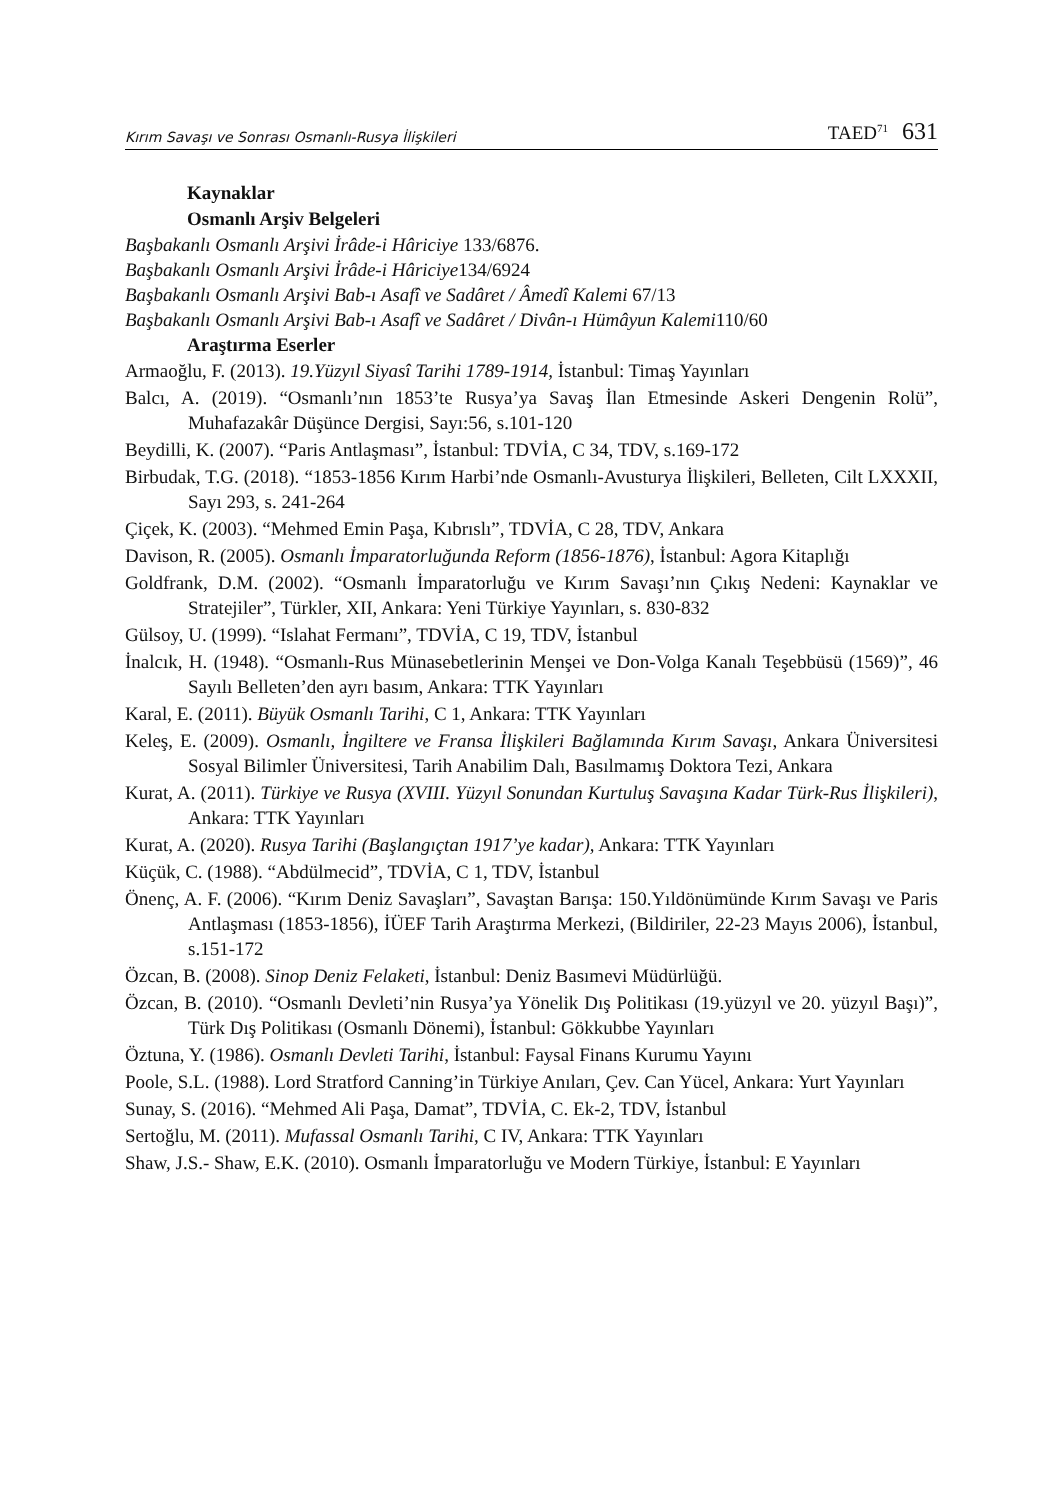Kırım Savaşı ve Sonrası Osmanlı-Rusya İlişkileri TAED<sup>71</sup> 631
Kaynaklar
Osmanlı Arşiv Belgeleri
Başbakanlı Osmanlı Arşivi İrâde-i Hâriciye 133/6876.
Başbakanlı Osmanlı Arşivi İrâde-i Hâriciye134/6924
Başbakanlı Osmanlı Arşivi Bab-ı Asafî ve Sadâret / Âmedî Kalemi 67/13
Başbakanlı Osmanlı Arşivi Bab-ı Asafî ve Sadâret / Divân-ı Hümâyun Kalemi110/60
Araştırma Eserler
Armaoğlu, F. (2013). 19.Yüzyıl Siyasî Tarihi 1789-1914, İstanbul: Timaş Yayınları
Balcı, A. (2019). “Osmanlı’nın 1853’te Rusya’ya Savaş İlan Etmesinde Askeri Dengenin Rolü”, Muhafazakâr Düşünce Dergisi, Sayı:56, s.101-120
Beydilli, K. (2007). “Paris Antlaşması”, İstanbul: TDVİA, C 34, TDV, s.169-172
Birbudak, T.G. (2018). “1853-1856 Kırım Harbi’nde Osmanlı-Avusturya İlişkileri, Belleten, Cilt LXXXII, Sayı 293, s. 241-264
Çiçek, K. (2003). “Mehmed Emin Paşa, Kıbrıslı”, TDVİA, C 28, TDV, Ankara
Davison, R. (2005). Osmanlı İmparatorluğunda Reform (1856-1876), İstanbul: Agora Kitaplığı
Goldfrank, D.M. (2002). “Osmanlı İmparatorluğu ve Kırım Savaşı’nın Çıkış Nedeni: Kaynaklar ve Stratejiler”, Türkler, XII, Ankara: Yeni Türkiye Yayınları, s. 830-832
Gülsoy, U. (1999). “Islahat Fermanı”, TDVİA, C 19, TDV, İstanbul
İnalcık, H. (1948). “Osmanlı-Rus Münasebetlerinin Menşei ve Don-Volga Kanalı Teşebbüsü (1569)”, 46 Sayılı Belleten’den ayrı basım, Ankara: TTK Yayınları
Karal, E. (2011). Büyük Osmanlı Tarihi, C 1, Ankara: TTK Yayınları
Keleş, E. (2009). Osmanlı, İngiltere ve Fransa İlişkileri Bağlamında Kırım Savaşı, Ankara Üniversitesi Sosyal Bilimler Üniversitesi, Tarih Anabilim Dalı, Basılmamış Doktora Tezi, Ankara
Kurat, A. (2011). Türkiye ve Rusya (XVIII. Yüzyıl Sonundan Kurtuluş Savaşına Kadar Türk-Rus İlişkileri), Ankara: TTK Yayınları
Kurat, A. (2020). Rusya Tarihi (Başlangıçtan 1917’ye kadar), Ankara: TTK Yayınları
Küçük, C. (1988). “Abdülmecid”, TDVİA, C 1, TDV, İstanbul
Önenç, A. F. (2006). “Kırım Deniz Savaşları”, Savaştan Barışa: 150.Yıldönümünde Kırım Savaşı ve Paris Antlaşması (1853-1856), İÜEF Tarih Araştırma Merkezi, (Bildiriler, 22-23 Mayıs 2006), İstanbul, s.151-172
Özcan, B. (2008). Sinop Deniz Felaketi, İstanbul: Deniz Basımevi Müdürlüğü.
Özcan, B. (2010). “Osmanlı Devleti’nin Rusya’ya Yönelik Dış Politikası (19.yüzyıl ve 20. yüzyıl Başı)”, Türk Dış Politikası (Osmanlı Dönemi), İstanbul: Gökkubbe Yayınları
Öztuna, Y. (1986). Osmanlı Devleti Tarihi, İstanbul: Faysal Finans Kurumu Yayını
Poole, S.L. (1988). Lord Stratford Canning’in Türkiye Anıları, Çev. Can Yücel, Ankara: Yurt Yayınları
Sunay, S. (2016). “Mehmed Ali Paşa, Damat”, TDVİA, C. Ek-2, TDV, İstanbul
Sertoğlu, M. (2011). Mufassal Osmanlı Tarihi, C IV, Ankara: TTK Yayınları
Shaw, J.S.- Shaw, E.K. (2010). Osmanlı İmparatorluğu ve Modern Türkiye, İstanbul: E Yayınları